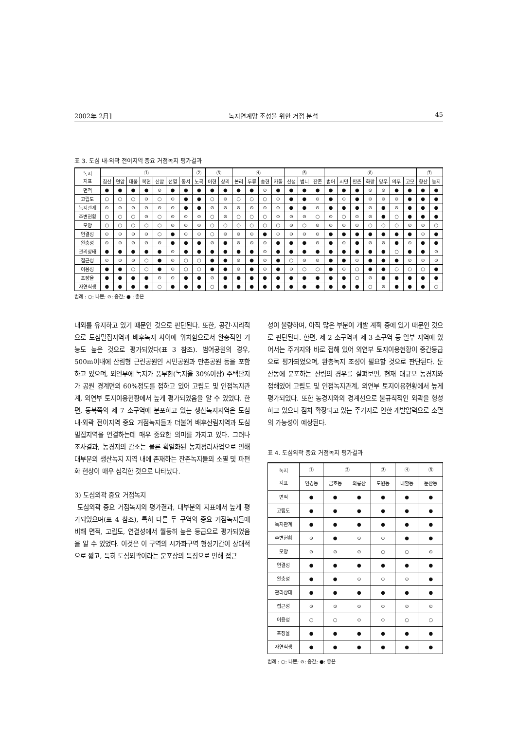2002年 2月] 녹지연계망 조성을 위한 거점 분석 45
표 3. 도심 내·외곽 전이지역 중요 거점녹지 평가결과
| 녹지 지표 | ① | | | | | | | ② | ③ | | ④ | | | | ⑤ | | | ⑥ | | | | | | | ⑦ | |
| --- | --- | --- | --- | --- | --- | --- | --- | --- | --- | --- | --- | --- | --- | --- | --- | --- | --- | --- | --- | --- | --- | --- | --- | --- | --- | --- |
| | 침산 | 연암 | 대불 | 복현 | 신암 | 선열 | 동서 | 노곡 | 이현 | 상리 | 본리 | 두류 | 송현 | 카톨 | 산성 | 범니 | 잔존 | 범어 | 시민 | 만촌 | 화랑 | 망우 | 의무 | 고모 | 향산 | 농지 |
| 면적 | ● | ● | ● | ● | ⊙ | ● | ● | ● | ● | ● | ● | ● | ⊙ | ● | ● | ● | ● | ● | ● | ● | ⊙ | ⊙ | ● | ● | ● | ● |
| 고립도 | ○ | ○ | ○ | ⊙ | ○ | ⊙ | ● | ● | ○ | ⊙ | ○ | ○ | ○ | ⊙ | ● | ● | ⊙ | ● | ⊙ | ● | ⊙ | ⊙ | ⊙ | ● | ● | ● |
| 녹지관계 | ⊙ | ⊙ | ⊙ | ⊙ | ⊙ | ⊙ | ● | ● | ⊙ | ⊙ | ⊙ | ⊙ | ⊙ | ⊙ | ● | ● | ⊙ | ● | ● | ● | ⊙ | ● | ⊙ | ● | ● | ● |
| 주변현황 | ○ | ○ | ○ | ⊙ | ○ | ⊙ | ⊙ | ⊙ | ○ | ⊙ | ○ | ○ | ○ | ⊙ | ⊙ | ⊙ | ○ | ⊙ | ○ | ⊙ | ⊙ | ● | ○ | ● | ● | ● |
| 모양 | ○ | ○ | ○ | ○ | ○ | ⊙ | ⊙ | ⊙ | ○ | ○ | ○ | ○ | ○ | ○ | ⊙ | ○ | ⊙ | ⊙ | ⊙ | ⊙ | ○ | ○ | ○ | ⊙ | ⊙ | ○ |
| 연결성 | ⊙ | ⊙ | ⊙ | ⊙ | ○ | ● | ⊙ | ⊙ | ○ | ⊙ | ⊙ | ⊙ | ● | ⊙ | ⊙ | ⊙ | ⊙ | ● | ● | ● | ● | ● | ● | ● | ⊙ | ● |
| 완충성 | ⊙ | ⊙ | ⊙ | ⊙ | ⊙ | ● | ● | ● | ⊙ | ● | ⊙ | ⊙ | ⊙ | ● | ● | ● | ⊙ | ● | ⊙ | ● | ⊙ | ⊙ | ● | ⊙ | ● | ● |
| 관리상태 | ● | ● | ● | ● | ● | ⊙ | ● | ● | ● | ● | ● | ● | ⊙ | ● | ● | ● | ● | ● | ● | ● | ● | ● | ○ | ● | ● | ⊙ |
| 접근성 | ⊙ | ⊙ | ⊙ | ○ | ● | ⊙ | ○ | ○ | ● | ● | ⊙ | ● | ⊙ | ● | ○ | ⊙ | ⊙ | ● | ● | ⊙ | ● | ● | ● | ⊙ | ⊙ | ⊙ |
| 이용성 | ● | ● | ○ | ○ | ● | ⊙ | ○ | ○ | ● | ● | ⊙ | ● | ⊙ | ● | ⊙ | ○ | ○ | ● | ⊙ | ○ | ● | ● | ○ | ○ | ○ | ● |
| 포장율 | ● | ● | ● | ● | ⊙ | ⊙ | ● | ● | ⊙ | ● | ● | ● | ● | ● | ● | ● | ● | ● | ● | ○ | ⊙ | ● | ● | ● | ● | ● |
| 자연식생 | ● | ● | ● | ● | ○ | ● | ● | ● | ○ | ● | ● | ● | ● | ● | ● | ● | ● | ● | ● | ● | ○ | ⊙ | ● | ● | ● | ○ |
범례 : ○: 나쁜; ⊙: 중간; ● : 좋은
내외를 유지하고 있기 때문인 것으로 판단된다. 또한, 공간·지리적으로 도심밀집지역과 배후녹지 사이에 위치함으로서 완충적인 기능도 높은 것으로 평가되었다(표 3 참조). 범어공원의 경우, 500m이내에 산림형 근린공원인 시민공원과 만촌공원 등을 포함하고 있으며, 외연부에 녹지가 풍부한(녹지율 30%이상) 주택단지가 공원 경계면의 60%정도를 접하고 있어 고립도 및 인접녹지관계, 외연부 토지이용현황에서 높게 평가되었음을 알 수 있었다. 한편, 동북쪽의 제 7 소구역에 분포하고 있는 생산녹지지역은 도심 내·외곽 전이지역 중요 거점녹지들과 더불어 배후산림지역과 도심밀집지역을 연결하는데 매우 중요한 의미를 가지고 있다. 그러나 조사결과, 농경지의 감소는 물론 획일화된 농지정리사업으로 인해 대부분의 생산녹지 지역 내에 존재하는 잔존녹지들의 소멸 및 파편화 현상이 매우 심각한 것으로 나타났다.
3) 도심외곽 중요 거점녹지
도심외곽 중요 거점녹지의 평가결과, 대부분의 지표에서 높게 평가되었으며(표 4 참조), 특히 다른 두 구역의 중요 거점녹지들에 비해 면적, 고립도, 연결성에서 월등히 높은 등급으로 평가되었음을 알 수 있었다. 이것은 이 구역의 시가화구역 형성기간이 상대적으로 짧고, 특히 도심외곽이라는 분포상의 특징으로 인해 접근
성이 불량하며, 아직 많은 부분이 개발 계획 중에 있기 때문인 것으로 판단된다. 한편, 제 2 소구역과 제 3 소구역 등 일부 지역에 있어서는 주거지와 바로 접해 있어 외연부 토지이용현황이 중간등급으로 평가되었으며, 완충녹지 조성이 필요할 것으로 판단된다. 둔산동에 분포하는 산림의 경우를 살펴보면, 현재 대규모 농경지와 접해있어 고립도 및 인접녹지관계, 외연부 토지이용현황에서 높게 평가되었다. 또한 농경지와의 경계선으로 불규칙적인 외곽을 형성하고 있으나 점차 확장되고 있는 주거지로 인한 개발압력으로 소멸의 가능성이 예상된다.
표 4. 도심외곽 중요 거점녹지 평가결과
| 녹지 지표 | ① | ② | | ③ | ④ | ⑤ |
| --- | --- | --- | --- | --- | --- | --- |
| | 연경동 | 금호동 | 와룡산 | 도원동 | 내환동 | 둔산동 |
| 면적 | ● | ● | ● | ● | ● | ● |
| 고립도 | ● | ● | ● | ● | ● | ● |
| 녹지관계 | ● | ● | ● | ● | ● | ● |
| 주변현황 | ⊙ | ● | ⊙ | ⊙ | ● | ● |
| 모양 | ⊙ | ⊙ | ⊙ | ○ | ○ | ⊙ |
| 연결성 | ● | ● | ● | ● | ● | ● |
| 완충성 | ● | ● | ⊙ | ⊙ | ⊙ | ● |
| 관리상태 | ● | ● | ● | ● | ● | ● |
| 접근성 | ⊙ | ⊙ | ⊙ | ⊙ | ⊙ | ⊙ |
| 이용성 | ○ | ○ | ⊙ | ⊙ | ○ | ○ |
| 포장율 | ● | ● | ● | ● | ● | ● |
| 자연식생 | ● | ● | ● | ● | ● | ● |
범례 : ○: 나쁜; ⊙: 중간; ●: 좋은